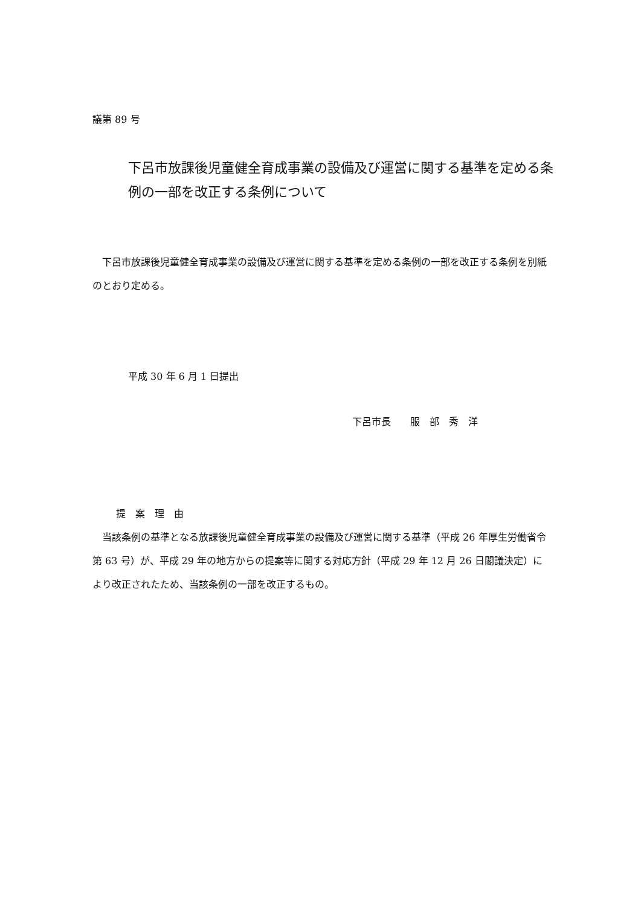議第 89 号
下呂市放課後児童健全育成事業の設備及び運営に関する基準を定める条例の一部を改正する条例について
　下呂市放課後児童健全育成事業の設備及び運営に関する基準を定める条例の一部を改正する条例を別紙のとおり定める。
平成 30 年 6 月 1 日提出
下呂市長　　服　部　秀　洋
提　案　理　由
　当該条例の基準となる放課後児童健全育成事業の設備及び運営に関する基準（平成 26 年厚生労働省令第 63 号）が、平成 29 年の地方からの提案等に関する対応方針（平成 29 年 12 月 26 日閣議決定）により改正されたため、当該条例の一部を改正するもの。